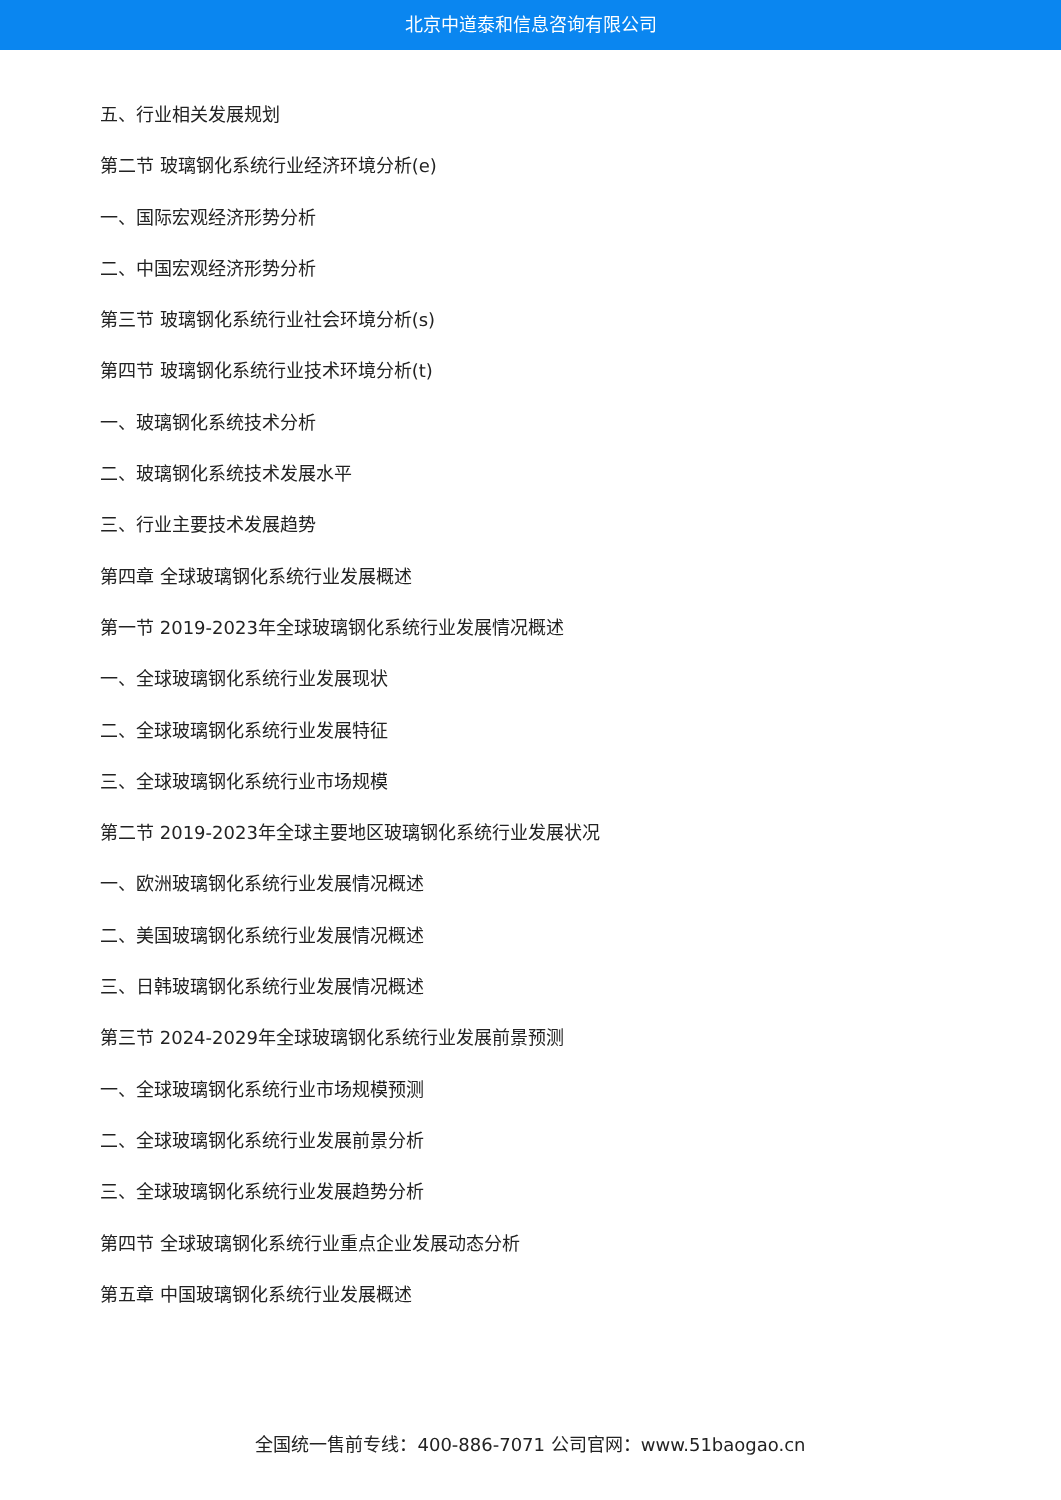北京中道泰和信息咨询有限公司
五、行业相关发展规划
第二节 玻璃钢化系统行业经济环境分析(e)
一、国际宏观经济形势分析
二、中国宏观经济形势分析
第三节 玻璃钢化系统行业社会环境分析(s)
第四节 玻璃钢化系统行业技术环境分析(t)
一、玻璃钢化系统技术分析
二、玻璃钢化系统技术发展水平
三、行业主要技术发展趋势
第四章 全球玻璃钢化系统行业发展概述
第一节 2019-2023年全球玻璃钢化系统行业发展情况概述
一、全球玻璃钢化系统行业发展现状
二、全球玻璃钢化系统行业发展特征
三、全球玻璃钢化系统行业市场规模
第二节 2019-2023年全球主要地区玻璃钢化系统行业发展状况
一、欧洲玻璃钢化系统行业发展情况概述
二、美国玻璃钢化系统行业发展情况概述
三、日韩玻璃钢化系统行业发展情况概述
第三节 2024-2029年全球玻璃钢化系统行业发展前景预测
一、全球玻璃钢化系统行业市场规模预测
二、全球玻璃钢化系统行业发展前景分析
三、全球玻璃钢化系统行业发展趋势分析
第四节 全球玻璃钢化系统行业重点企业发展动态分析
第五章 中国玻璃钢化系统行业发展概述
全国统一售前专线：400-886-7071 公司官网：www.51baogao.cn